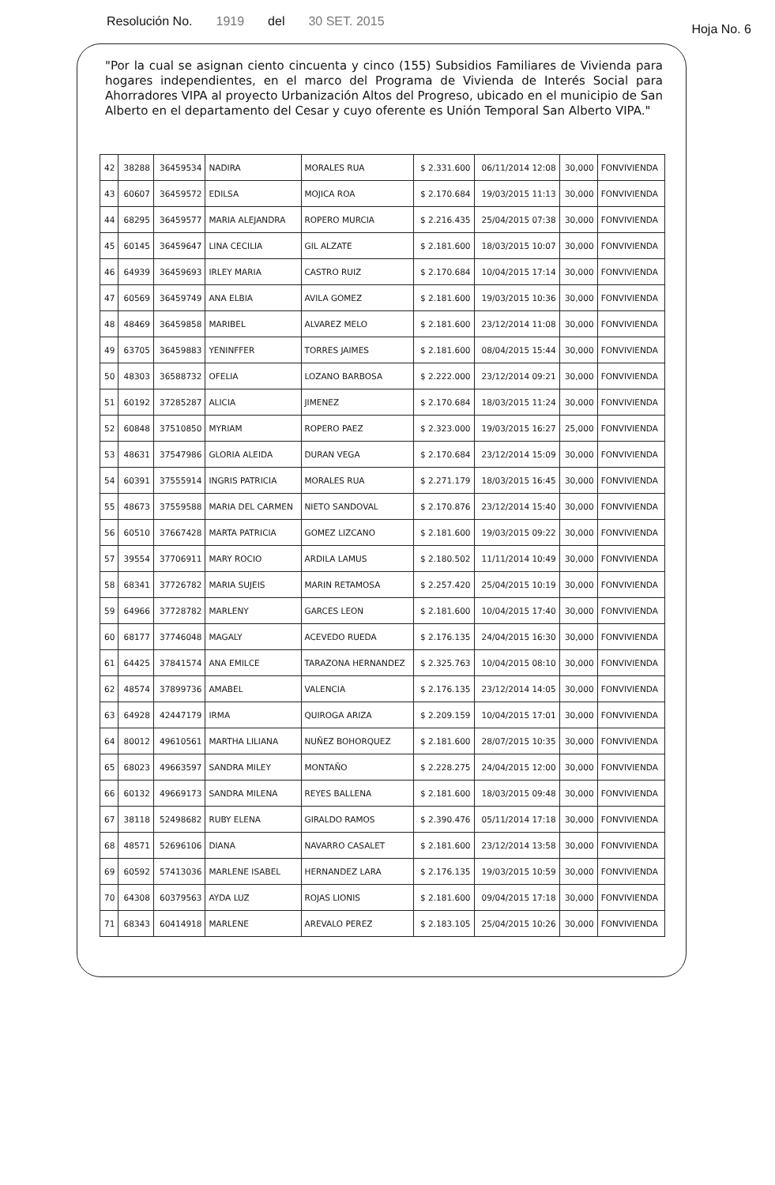Resolución No. 1919 del 30 SET. 2015 Hoja No. 6
"Por la cual se asignan ciento cincuenta y cinco (155) Subsidios Familiares de Vivienda para hogares independientes, en el marco del Programa de Vivienda de Interés Social para Ahorradores VIPA al proyecto Urbanización Altos del Progreso, ubicado en el municipio de San Alberto en el departamento del Cesar y cuyo oferente es Unión Temporal San Alberto VIPA."
| 42 | 38288 | 36459534 | NADIRA | MORALES RUA | $ 2.331.600 | 06/11/2014 12:08 | 30,000 | FONVIVIENDA |
| 43 | 60607 | 36459572 | EDILSA | MOJICA ROA | $ 2.170.684 | 19/03/2015 11:13 | 30,000 | FONVIVIENDA |
| 44 | 68295 | 36459577 | MARIA ALEJANDRA | ROPERO MURCIA | $ 2.216.435 | 25/04/2015 07:38 | 30,000 | FONVIVIENDA |
| 45 | 60145 | 36459647 | LINA CECILIA | GIL ALZATE | $ 2.181.600 | 18/03/2015 10:07 | 30,000 | FONVIVIENDA |
| 46 | 64939 | 36459693 | IRLEY MARIA | CASTRO RUIZ | $ 2.170.684 | 10/04/2015 17:14 | 30,000 | FONVIVIENDA |
| 47 | 60569 | 36459749 | ANA ELBIA | AVILA GOMEZ | $ 2.181.600 | 19/03/2015 10:36 | 30,000 | FONVIVIENDA |
| 48 | 48469 | 36459858 | MARIBEL | ALVAREZ MELO | $ 2.181.600 | 23/12/2014 11:08 | 30,000 | FONVIVIENDA |
| 49 | 63705 | 36459883 | YENINFFER | TORRES JAIMES | $ 2.181.600 | 08/04/2015 15:44 | 30,000 | FONVIVIENDA |
| 50 | 48303 | 36588732 | OFELIA | LOZANO BARBOSA | $ 2.222.000 | 23/12/2014 09:21 | 30,000 | FONVIVIENDA |
| 51 | 60192 | 37285287 | ALICIA | JIMENEZ | $ 2.170.684 | 18/03/2015 11:24 | 30,000 | FONVIVIENDA |
| 52 | 60848 | 37510850 | MYRIAM | ROPERO PAEZ | $ 2.323.000 | 19/03/2015 16:27 | 25,000 | FONVIVIENDA |
| 53 | 48631 | 37547986 | GLORIA ALEIDA | DURAN VEGA | $ 2.170.684 | 23/12/2014 15:09 | 30,000 | FONVIVIENDA |
| 54 | 60391 | 37555914 | INGRIS PATRICIA | MORALES RUA | $ 2.271.179 | 18/03/2015 16:45 | 30,000 | FONVIVIENDA |
| 55 | 48673 | 37559588 | MARIA DEL CARMEN | NIETO SANDOVAL | $ 2.170.876 | 23/12/2014 15:40 | 30,000 | FONVIVIENDA |
| 56 | 60510 | 37667428 | MARTA PATRICIA | GOMEZ LIZCANO | $ 2.181.600 | 19/03/2015 09:22 | 30,000 | FONVIVIENDA |
| 57 | 39554 | 37706911 | MARY ROCIO | ARDILA LAMUS | $ 2.180.502 | 11/11/2014 10:49 | 30,000 | FONVIVIENDA |
| 58 | 68341 | 37726782 | MARIA SUJEIS | MARIN RETAMOSA | $ 2.257.420 | 25/04/2015 10:19 | 30,000 | FONVIVIENDA |
| 59 | 64966 | 37728782 | MARLENY | GARCES LEON | $ 2.181.600 | 10/04/2015 17:40 | 30,000 | FONVIVIENDA |
| 60 | 68177 | 37746048 | MAGALY | ACEVEDO RUEDA | $ 2.176.135 | 24/04/2015 16:30 | 30,000 | FONVIVIENDA |
| 61 | 64425 | 37841574 | ANA EMILCE | TARAZONA HERNANDEZ | $ 2.325.763 | 10/04/2015 08:10 | 30,000 | FONVIVIENDA |
| 62 | 48574 | 37899736 | AMABEL | VALENCIA | $ 2.176.135 | 23/12/2014 14:05 | 30,000 | FONVIVIENDA |
| 63 | 64928 | 42447179 | IRMA | QUIROGA ARIZA | $ 2.209.159 | 10/04/2015 17:01 | 30,000 | FONVIVIENDA |
| 64 | 80012 | 49610561 | MARTHA LILIANA | NUÑEZ BOHORQUEZ | $ 2.181.600 | 28/07/2015 10:35 | 30,000 | FONVIVIENDA |
| 65 | 68023 | 49663597 | SANDRA MILEY | MONTAÑO | $ 2.228.275 | 24/04/2015 12:00 | 30,000 | FONVIVIENDA |
| 66 | 60132 | 49669173 | SANDRA MILENA | REYES BALLENA | $ 2.181.600 | 18/03/2015 09:48 | 30,000 | FONVIVIENDA |
| 67 | 38118 | 52498682 | RUBY ELENA | GIRALDO RAMOS | $ 2.390.476 | 05/11/2014 17:18 | 30,000 | FONVIVIENDA |
| 68 | 48571 | 52696106 | DIANA | NAVARRO CASALET | $ 2.181.600 | 23/12/2014 13:58 | 30,000 | FONVIVIENDA |
| 69 | 60592 | 57413036 | MARLENE ISABEL | HERNANDEZ LARA | $ 2.176.135 | 19/03/2015 10:59 | 30,000 | FONVIVIENDA |
| 70 | 64308 | 60379563 | AYDA LUZ | ROJAS LIONIS | $ 2.181.600 | 09/04/2015 17:18 | 30,000 | FONVIVIENDA |
| 71 | 68343 | 60414918 | MARLENE | AREVALO PEREZ | $ 2.183.105 | 25/04/2015 10:26 | 30,000 | FONVIVIENDA |